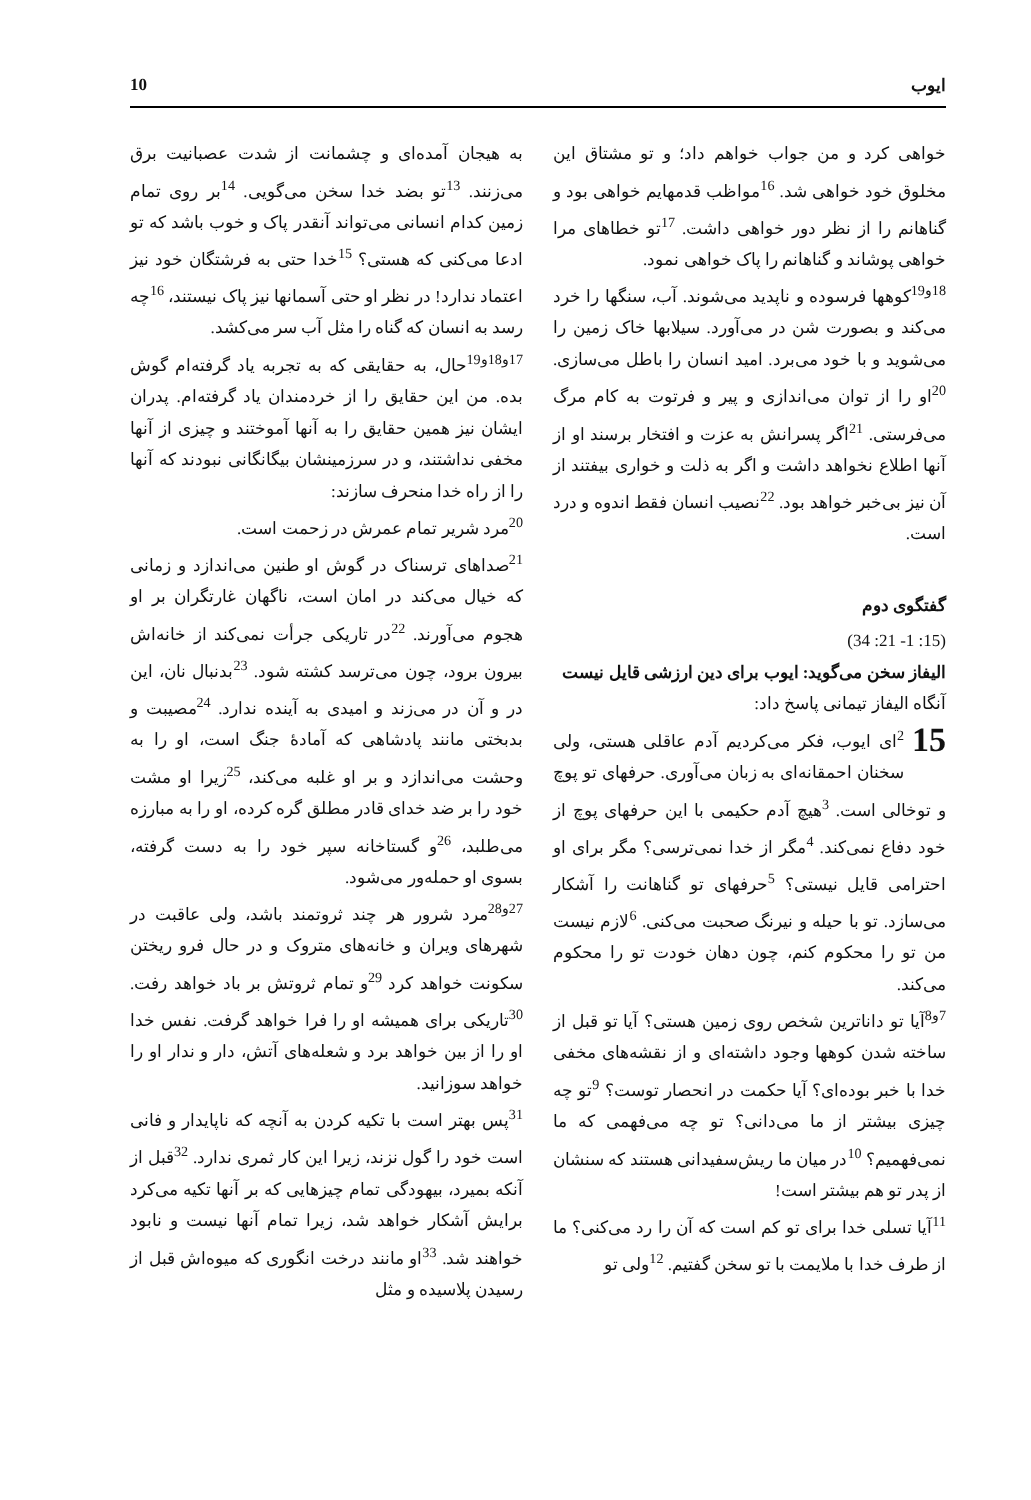ایوب 10
خواهی کرد و من جواب خواهم داد؛ و تو مشتاق این مخلوق خود خواهی شد. <sup>16</sup>مواظب قدمهایم خواهی بود و گناهانم را از نظر دور خواهی داشت. <sup>17</sup>تو خطاهای مرا خواهی پوشاند و گناهانم را پاک خواهی نمود.
<sup>18و19</sup>کوهها فرسوده و ناپدید می‌شوند. آب، سنگها را خرد می‌کند و بصورت شن در می‌آورد. سیلابها خاک زمین را می‌شوید و با خود می‌برد. امید انسان را باطل می‌سازی. <sup>20</sup>او را از توان می‌اندازی و پیر و فرتوت به کام مرگ می‌فرستی. <sup>21</sup>اگر پسرانش به عزت و افتخار برسند او از آنها اطلاع نخواهد داشت و اگر به ذلت و خواری بیفتند از آن نیز بی‌خبر خواهد بود. <sup>22</sup>نصیب انسان فقط اندوه و درد است.
گفتگوی دوم
(15: 1- 21: 34)
الیفاز سخن می‌گوید: ایوب برای دین ارزشی قایل نیست
آنگاه الیفاز تیمانی پاسخ داد:
15<sup>2</sup>ای ایوب، فکر می‌کردیم آدم عاقلی هستی، ولی سخنان احمقانه‌ای به زبان می‌آوری. حرفهای تو پوچ و توخالی است. <sup>3</sup>هیچ آدم حکیمی با این حرفهای پوچ از خود دفاع نمی‌کند. <sup>4</sup>مگر از خدا نمی‌ترسی؟ مگر برای او احترامی قایل نیستی؟ <sup>5</sup>حرفهای تو گناهانت را آشکار می‌سازد. تو با حیله و نیرنگ صحبت می‌کنی. <sup>6</sup>لازم نیست من تو را محکوم کنم، چون دهان خودت تو را محکوم می‌کند.
<sup>7و8</sup>آیا تو داناترین شخص روی زمین هستی؟ آیا تو قبل از ساخته شدن کوهها وجود داشته‌ای و از نقشه‌های مخفی خدا با خبر بوده‌ای؟ آیا حکمت در انحصار توست؟ <sup>9</sup>تو چه چیزی بیشتر از ما می‌دانی؟ تو چه می‌فهمی که ما نمی‌فهمیم؟ <sup>10</sup>در میان ما ریش‌سفیدانی هستند که سنشان از پدر تو هم بیشتر است!
<sup>11</sup> آیا تسلی خدا برای تو کم است که آن را رد می‌کنی؟ ما از طرف خدا با ملایمت با تو سخن گفتیم. <sup>12</sup>ولی تو
به هیجان آمده‌ای و چشمانت از شدت عصبانیت برق می‌زنند. <sup>13</sup>تو بضد خدا سخن می‌گویی. <sup>14</sup>بر روی تمام زمین کدام انسانی می‌تواند آنقدر پاک و خوب باشد که تو ادعا می‌کنی که هستی؟ <sup>15</sup>خدا حتی به فرشتگان خود نیز اعتماد ندارد! در نظر او حتی آسمانها نیز پاک نیستند، <sup>16</sup>چه رسد به انسان که گناه را مثل آب سر می‌کشد.
<sup>17و18و19</sup>حال، به حقایقی که به تجربه یاد گرفته‌ام گوش بده. من این حقایق را از خردمندان یاد گرفته‌ام. پدران ایشان نیز همین حقایق را به آنها آموختند و چیزی از آنها مخفی نداشتند، و در سرزمینشان بیگانگانی نبودند که آنها را از راه خدا منحرف سازند:
<sup>20</sup> مرد شریر تمام عمرش در زحمت است.
<sup>21</sup> صداهای ترسناک در گوش او طنین می‌اندازد و زمانی که خیال می‌کند در امان است، ناگهان غارتگران بر او هجوم می‌آورند. <sup>22</sup>در تاریکی جرأت نمی‌کند از خانه‌اش بیرون برود، چون می‌ترسد کشته شود. <sup>23</sup>بدنبال نان، این در و آن در می‌زند و امیدی به آینده ندارد. <sup>24</sup>مصیبت و بدبختی مانند پادشاهی که آمادهٔ جنگ است، او را به وحشت می‌اندازد و بر او غلبه می‌کند، <sup>25</sup>زیرا او مشت خود را بر ضد خدای قادر مطلق گره کرده، او را به مبارزه می‌طلبد، <sup>26</sup>و گستاخانه سپر خود را به دست گرفته، بسوی او حمله‌ور می‌شود.
<sup>27و28</sup>مرد شرور هر چند ثروتمند باشد، ولی عاقبت در شهرهای ویران و خانه‌های متروک و در حال فرو ریختن سکونت خواهد کرد <sup>29</sup>و تمام ثروتش بر باد خواهد رفت. <sup>30</sup>تاریکی برای همیشه او را فرا خواهد گرفت. نفس خدا او را از بین خواهد برد و شعله‌های آتش، دار و ندار او را خواهد سوزانید.
<sup>31</sup> پس بهتر است با تکیه کردن به آنچه که ناپایدار و فانی است خود را گول نزند، زیرا این کار ثمری ندارد. <sup>32</sup>قبل از آنکه بمیرد، بیهودگی تمام چیزهایی که بر آنها تکیه می‌کرد برایش آشکار خواهد شد، زیرا تمام آنها نیست و نابود خواهند شد. <sup>33</sup>او مانند درخت انگوری که میوه‌اش قبل از رسیدن پلاسیده و مثل